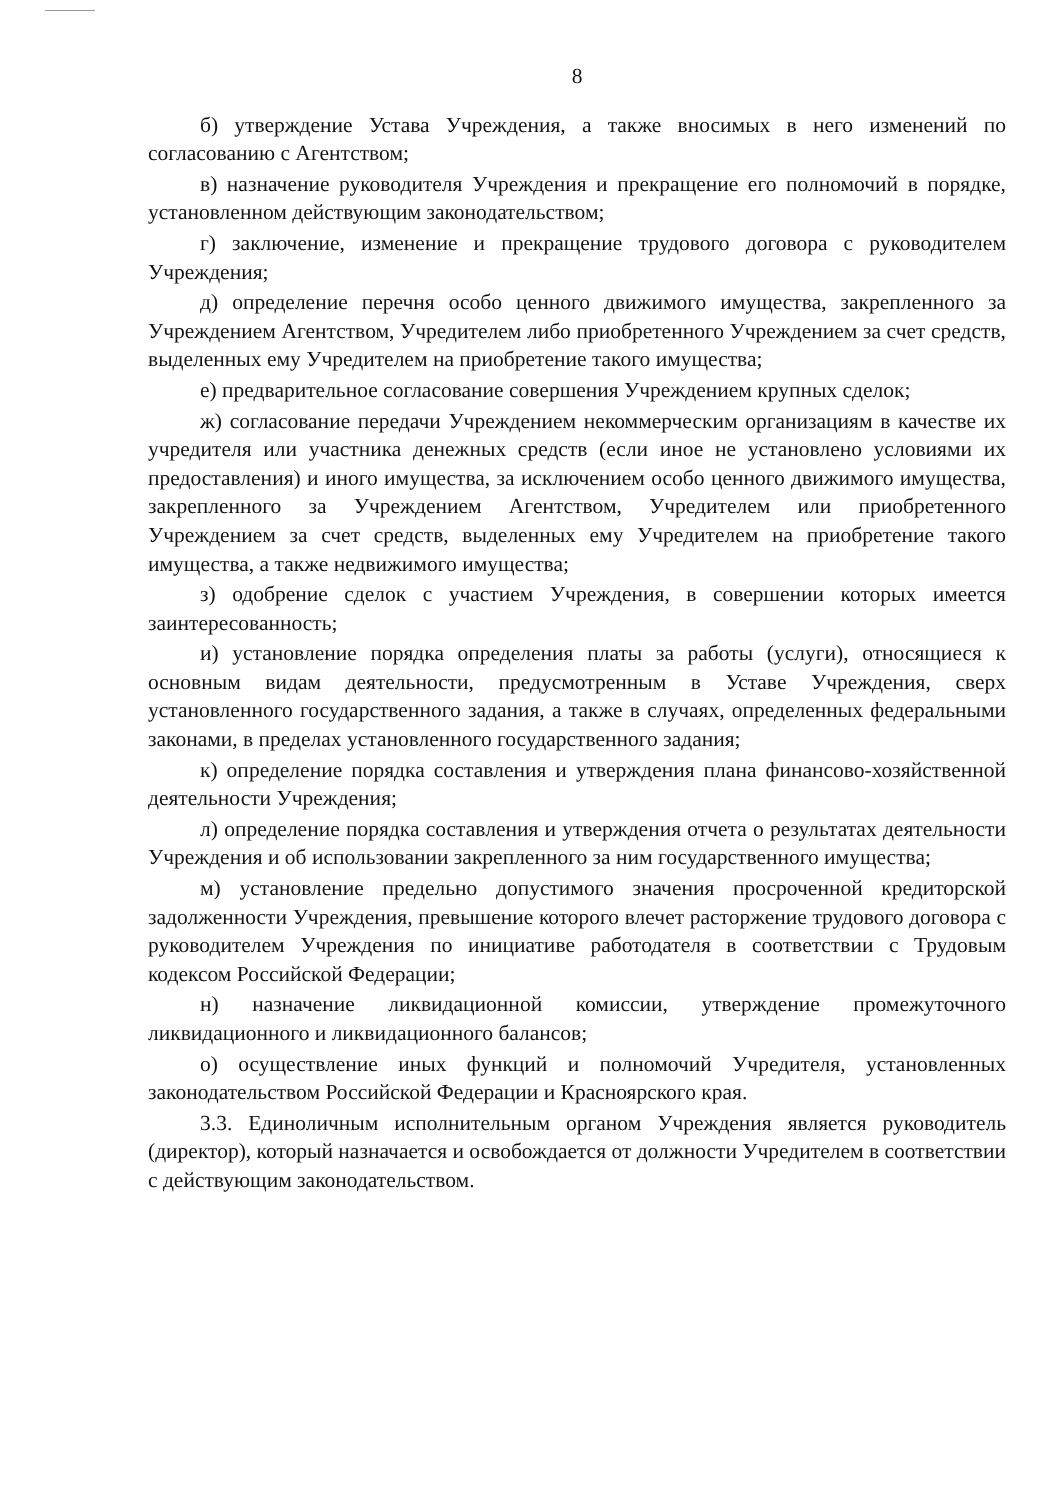8
б) утверждение Устава Учреждения, а также вносимых в него изменений по согласованию с Агентством;
в) назначение руководителя Учреждения и прекращение его полномочий в порядке, установленном действующим законодательством;
г) заключение, изменение и прекращение трудового договора с руководителем Учреждения;
д) определение перечня особо ценного движимого имущества, закрепленного за Учреждением Агентством, Учредителем либо приобретенного Учреждением за счет средств, выделенных ему Учредителем на приобретение такого имущества;
е) предварительное согласование совершения Учреждением крупных сделок;
ж) согласование передачи Учреждением некоммерческим организациям в качестве их учредителя или участника денежных средств (если иное не установлено условиями их предоставления) и иного имущества, за исключением особо ценного движимого имущества, закрепленного за Учреждением Агентством, Учредителем или приобретенного Учреждением за счет средств, выделенных ему Учредителем на приобретение такого имущества, а также недвижимого имущества;
з) одобрение сделок с участием Учреждения, в совершении которых имеется заинтересованность;
и) установление порядка определения платы за работы (услуги), относящиеся к основным видам деятельности, предусмотренным в Уставе Учреждения, сверх установленного государственного задания, а также в случаях, определенных федеральными законами, в пределах установленного государственного задания;
к) определение порядка составления и утверждения плана финансово-хозяйственной деятельности Учреждения;
л) определение порядка составления и утверждения отчета о результатах деятельности Учреждения и об использовании закрепленного за ним государственного имущества;
м) установление предельно допустимого значения просроченной кредиторской задолженности Учреждения, превышение которого влечет расторжение трудового договора с руководителем Учреждения по инициативе работодателя в соответствии с Трудовым кодексом Российской Федерации;
н) назначение ликвидационной комиссии, утверждение промежуточного ликвидационного и ликвидационного балансов;
о) осуществление иных функций и полномочий Учредителя, установленных законодательством Российской Федерации и Красноярского края.
3.3. Единоличным исполнительным органом Учреждения является руководитель (директор), который назначается и освобождается от должности Учредителем в соответствии с действующим законодательством.